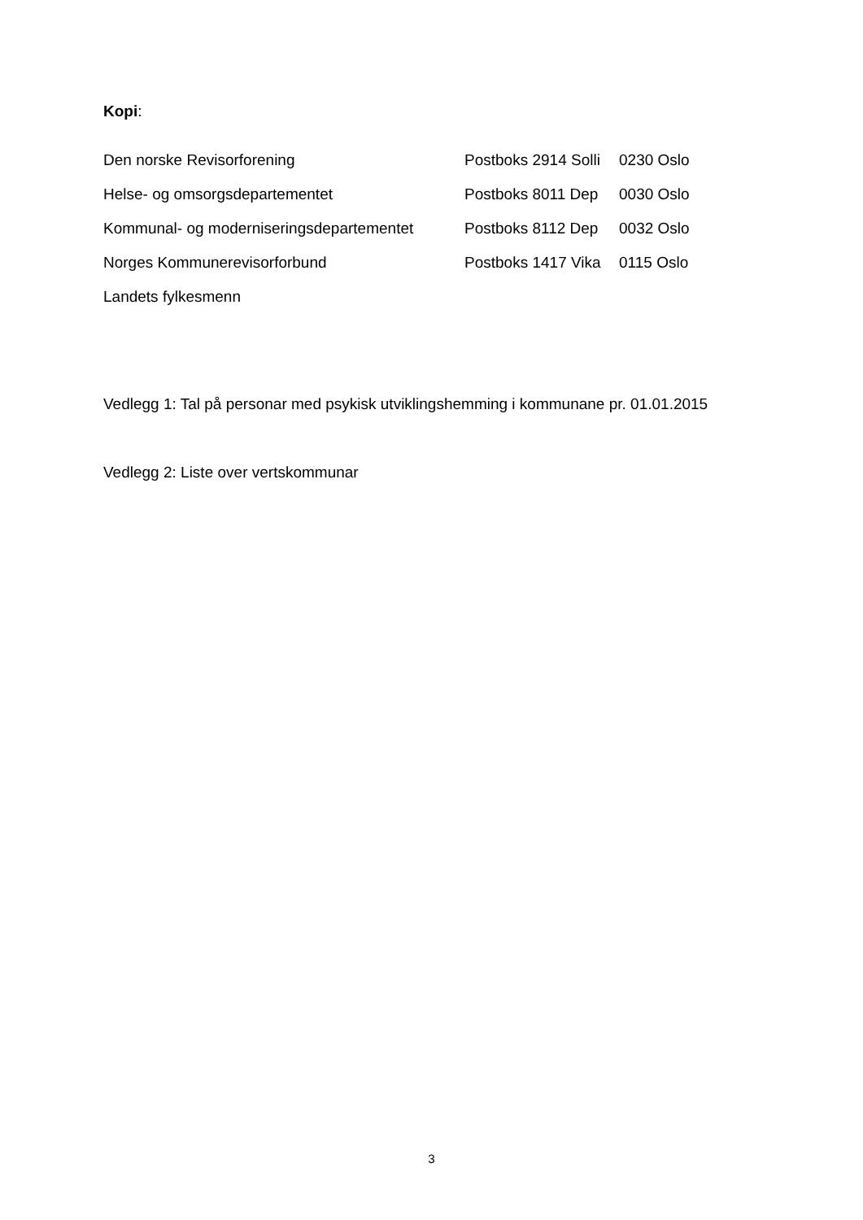Kopi:
Den norske Revisorforening Postboks 2914 Solli 0230 Oslo
Helse- og omsorgsdepartementet Postboks 8011 Dep 0030 Oslo
Kommunal- og moderniseringsdepartementet Postboks 8112 Dep 0032 Oslo
Norges Kommunerevisorforbund Postboks 1417 Vika 0115 Oslo
Landets fylkesmenn
Vedlegg 1: Tal på personar med psykisk utviklingshemming i kommunane pr. 01.01.2015
Vedlegg 2: Liste over vertskommunar
3